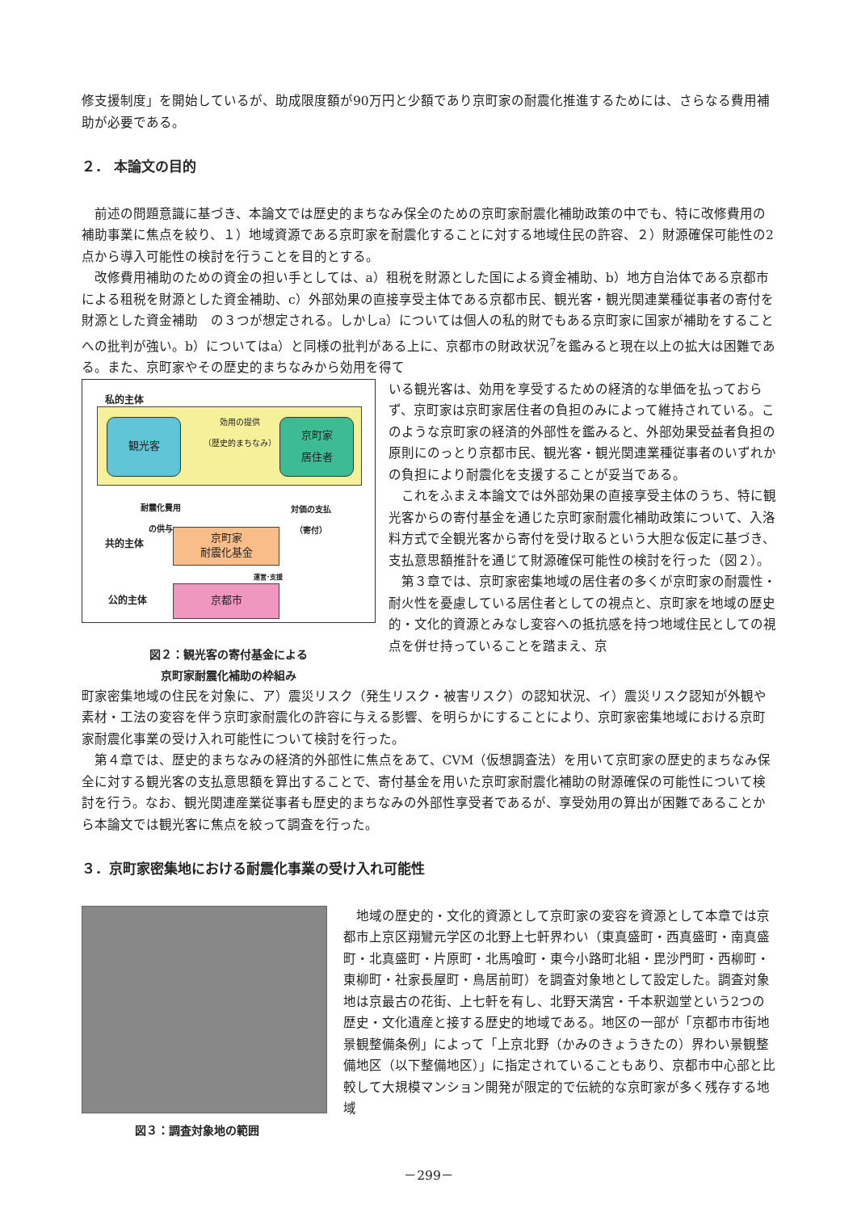修支援制度」を開始しているが、助成限度額が90万円と少額であり京町家の耐震化推進するためには、さらなる費用補助が必要である。
２． 本論文の目的
前述の問題意識に基づき、本論文では歴史的まちなみ保全のための京町家耐震化補助政策の中でも、特に改修費用の補助事業に焦点を絞り、１）地域資源である京町家を耐震化することに対する地域住民の許容、２）財源確保可能性の2点から導入可能性の検討を行うことを目的とする。
改修費用補助のための資金の担い手としては、a）租税を財源とした国による資金補助、b）地方自治体である京都市による租税を財源とした資金補助、c）外部効果の直接享受主体である京都市民、観光客・観光関連業種従事者の寄付を財源とした資金補助　の３つが想定される。しかしa）については個人の私的財でもある京町家に国家が補助をすることへの批判が強い。b）についてはa）と同様の批判がある上に、京都市の財政状況<sup>7</sup>を鑑みると現在以上の拡大は困難である。また、京町家やその歴史的まちなみから効用を得て
私的主体
観光客
効用の提供
（歴史的まちなみ）
京町家
居住者
耐震化費用
の供与
対価の支払
（寄付）
共的主体
京町家
耐震化基金
運営･支援
公的主体 京都市
図２：観光客の寄付基金による
京町家耐震化補助の枠組み
いる観光客は、効用を享受するための経済的な単価を払っておらず、京町家は京町家居住者の負担のみによって維持されている。このような京町家の経済的外部性を鑑みると、外部効果受益者負担の原則にのっとり京都市民、観光客・観光関連業種従事者のいずれかの負担により耐震化を支援することが妥当である。
これをふまえ本論文では外部効果の直接享受主体のうち、特に観光客からの寄付基金を通じた京町家耐震化補助政策について、入洛料方式で全観光客から寄付を受け取るという大胆な仮定に基づき、支払意思額推計を通じて財源確保可能性の検討を行った（図２）。
第３章では、京町家密集地域の居住者の多くが京町家の耐震性・耐火性を憂慮している居住者としての視点と、京町家を地域の歴史的・文化的資源とみなし変容への抵抗感を持つ地域住民としての視点を併せ持っていることを踏まえ、京
町家密集地域の住民を対象に、ア）震災リスク（発生リスク・被害リスク）の認知状況、イ）震災リスク認知が外観や素材・工法の変容を伴う京町家耐震化の許容に与える影響、を明らかにすることにより、京町家密集地域における京町家耐震化事業の受け入れ可能性について検討を行った。
第４章では、歴史的まちなみの経済的外部性に焦点をあて、CVM（仮想調査法）を用いて京町家の歴史的まちなみ保全に対する観光客の支払意思額を算出することで、寄付基金を用いた京町家耐震化補助の財源確保の可能性について検討を行う。なお、観光関連産業従事者も歴史的まちなみの外部性享受者であるが、享受効用の算出が困難であることから本論文では観光客に焦点を絞って調査を行った。
３．京町家密集地における耐震化事業の受け入れ可能性
図３：調査対象地の範囲
地域の歴史的・文化的資源として京町家の変容を資源として本章では京都市上京区翔鸞元学区の北野上七軒界わい（東真盛町・西真盛町・南真盛町・北真盛町・片原町・北馬喰町・東今小路町北組・毘沙門町・西柳町・東柳町・社家長屋町・鳥居前町）を調査対象地として設定した。調査対象地は京最古の花街、上七軒を有し、北野天満宮・千本釈迦堂という2つの歴史・文化遺産と接する歴史的地域である。地区の一部が「京都市市街地景観整備条例」によって「上京北野（かみのきょうきたの）界わい景観整備地区（以下整備地区）」に指定されていることもあり、京都市中心部と比較して大規模マンション開発が限定的で伝統的な京町家が多く残存する地域
－299－